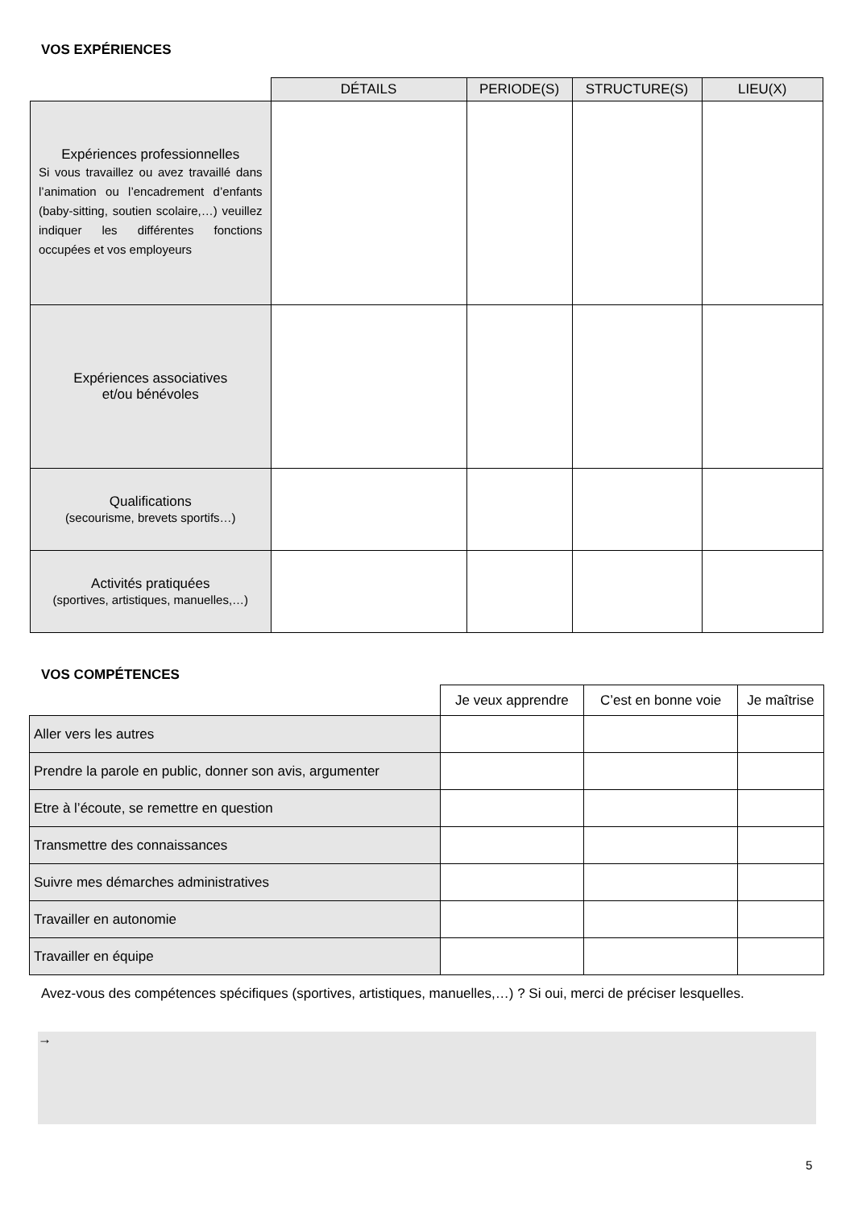VOS EXPÉRIENCES
| | DÉTAILS | PERIODE(S) | STRUCTURE(S) | LIEU(X) |
| --- | --- | --- | --- | --- |
| Expériences professionnelles Si vous travaillez ou avez travaillé dans l’animation ou l’encadrement d’enfants (baby-sitting, soutien scolaire,…) veuillez indiquer les différentes fonctions occupées et vos employeurs | | | | |
| Expériences associatives et/ou bénévoles | | | | |
| Qualifications (secourisme, brevets sportifs…) | | | | |
| Activités pratiquées (sportives, artistiques, manuelles,…) | | | | |
VOS COMPÉTENCES
| | Je veux apprendre | C’est en bonne voie | Je maîtrise |
| --- | --- | --- | --- |
| Aller vers les autres | | | |
| Prendre la parole en public, donner son avis, argumenter | | | |
| Etre à l’écoute, se remettre en question | | | |
| Transmettre des connaissances | | | |
| Suivre mes démarches administratives | | | |
| Travailler en autonomie | | | |
| Travailler en équipe | | | |
Avez-vous des compétences spécifiques (sportives, artistiques, manuelles,…) ? Si oui, merci de préciser lesquelles.
→
5